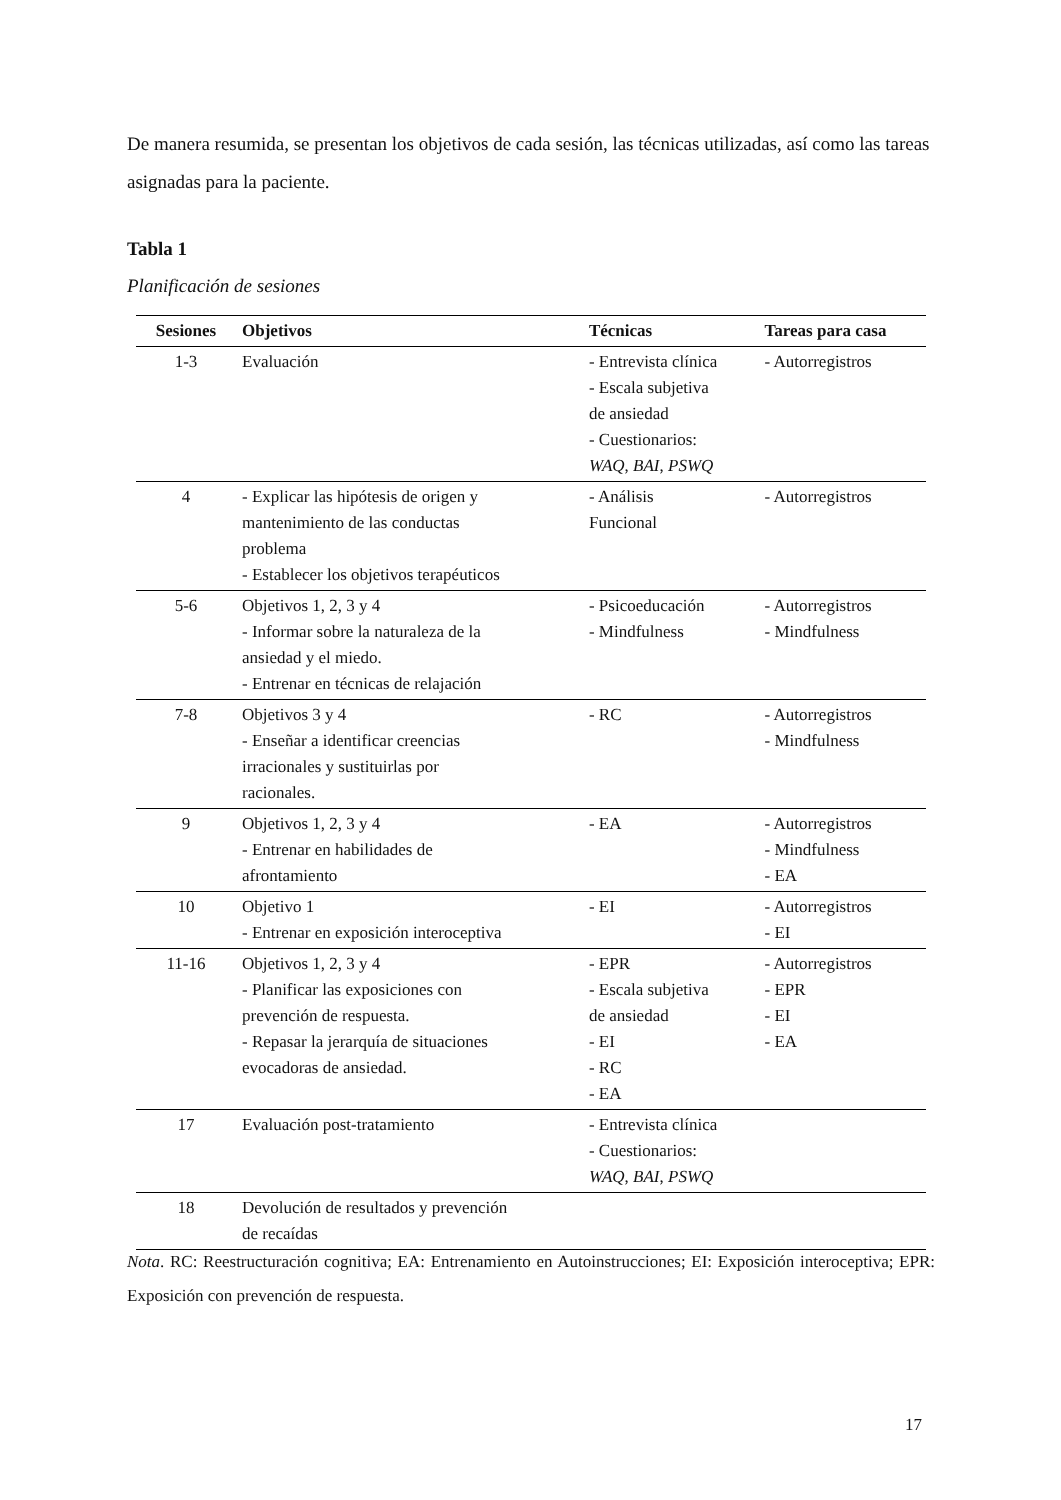De manera resumida, se presentan los objetivos de cada sesión, las técnicas utilizadas, así como las tareas asignadas para la paciente.
Tabla 1
Planificación de sesiones
| Sesiones | Objetivos | Técnicas | Tareas para casa |
| --- | --- | --- | --- |
| 1-3 | Evaluación | - Entrevista clínica - Escala subjetiva de ansiedad - Cuestionarios: WAQ , BAI , PSWQ | - Autorregistros |
| 4 | - Explicar las hipótesis de origen y mantenimiento de las conductas problema - Establecer los objetivos terapéuticos | - Análisis Funcional | - Autorregistros |
| 5-6 | Objetivos 1, 2, 3 y 4 - Informar sobre la naturaleza de la ansiedad y el miedo. - Entrenar en técnicas de relajación | - Psicoeducación - Mindfulness | - Autorregistros - Mindfulness |
| 7-8 | Objetivos 3 y 4 - Enseñar a identificar creencias irracionales y sustituirlas por racionales. | - RC | - Autorregistros - Mindfulness |
| 9 | Objetivos 1, 2, 3 y 4 - Entrenar en habilidades de afrontamiento | - EA | - Autorregistros - Mindfulness - EA |
| 10 | Objetivo 1 - Entrenar en exposición interoceptiva | - EI | - Autorregistros - EI |
| 11-16 | Objetivos 1, 2, 3 y 4 - Planificar las exposiciones con prevención de respuesta. - Repasar la jerarquía de situaciones evocadoras de ansiedad. | - EPR - Escala subjetiva de ansiedad - EI - RC - EA | - Autorregistros - EPR - EI - EA |
| 17 | Evaluación post-tratamiento | - Entrevista clínica - Cuestionarios: WAQ , BAI , PSWQ | |
| 18 | Devolución de resultados y prevención de recaídas | | |
Nota. RC: Reestructuración cognitiva; EA: Entrenamiento en Autoinstrucciones; EI: Exposición interoceptiva; EPR: Exposición con prevención de respuesta.
17